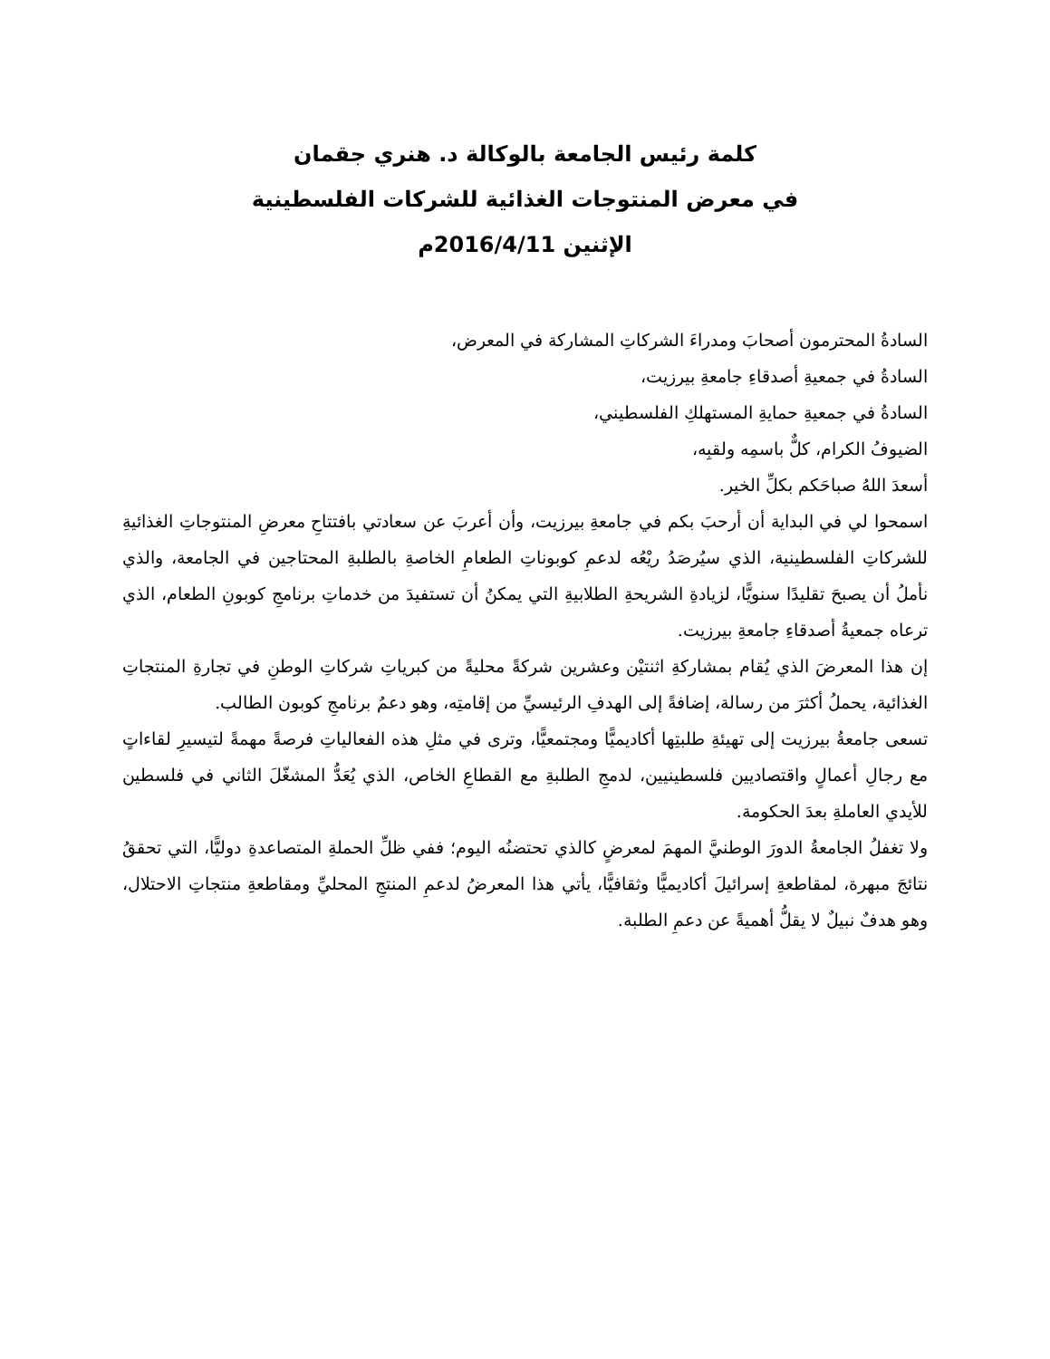كلمة رئيس الجامعة بالوكالة د. هنري جقمان
في معرض المنتوجات الغذائية للشركات الفلسطينية
الإثنين 2016/4/11م
السادةُ المحترمون أصحابَ ومدراءَ الشركاتِ المشاركة في المعرض،
السادةُ في جمعيةِ أصدقاءِ جامعةِ بيرزيت،
السادةُ في جمعيةِ حمايةِ المستهلكِ الفلسطيني،
الضيوفُ الكرام، كلٌّ باسمِه ولقبِه،
أسعدَ اللهُ صباحَكم بكلِّ الخير.
اسمحوا لي في البداية أن أرحبَ بكم في جامعةِ بيرزيت، وأن أعربَ عن سعادتي بافتتاحِ معرضِ المنتوجاتِ الغذائيةِ للشركاتِ الفلسطينية، الذي سيُرصَدُ ريْعُه لدعمِ كوبوناتِ الطعامِ الخاصةِ بالطلبةِ المحتاجين في الجامعة، والذي نأملُ أن يصبحَ تقليدًا سنويًّا، لزيادةِ الشريحةِ الطلابيةِ التي يمكنُ أن تستفيدَ من خدماتِ برنامجِ كوبونِ الطعام، الذي ترعاه جمعيةُ أصدقاءِ جامعةِ بيرزيت.
إن هذا المعرضَ الذي يُقام بمشاركةِ اثنتيْن وعشرين شركةً محليةً من كبرياتِ شركاتِ الوطنِ في تجارةِ المنتجاتِ الغذائية، يحملُ أكثرَ من رسالة، إضافةً إلى الهدفِ الرئيسيِّ من إقامتِه، وهو دعمُ برنامجِ كوبون الطالب.
تسعى جامعةُ بيرزيت إلى تهيئةِ طلبتِها أكاديميًّا ومجتمعيًّا، وترى في مثلِ هذه الفعالياتِ فرصةً مهمةً لتيسيرِ لقاءاتٍ مع رجالِ أعمالٍ واقتصاديين فلسطينيين، لدمجِ الطلبةِ مع القطاعِ الخاص، الذي يُعَدُّ المشغّلَ الثاني في فلسطين للأيدي العاملةِ بعدَ الحكومة.
ولا تغفلُ الجامعةُ الدورَ الوطنيَّ المهمَ لمعرضٍ كالذي تحتضنُه اليوم؛ ففي ظلِّ الحملةِ المتصاعدةِ دوليًّا، التي تحققُ نتائجَ مبهرة، لمقاطعةِ إسرائيلَ أكاديميًّا وثقافيًّا، يأتي هذا المعرضُ لدعمِ المنتجِ المحليِّ ومقاطعةِ منتجاتِ الاحتلال، وهو هدفٌ نبيلٌ لا يقلُّ أهميةً عن دعمِ الطلبة.